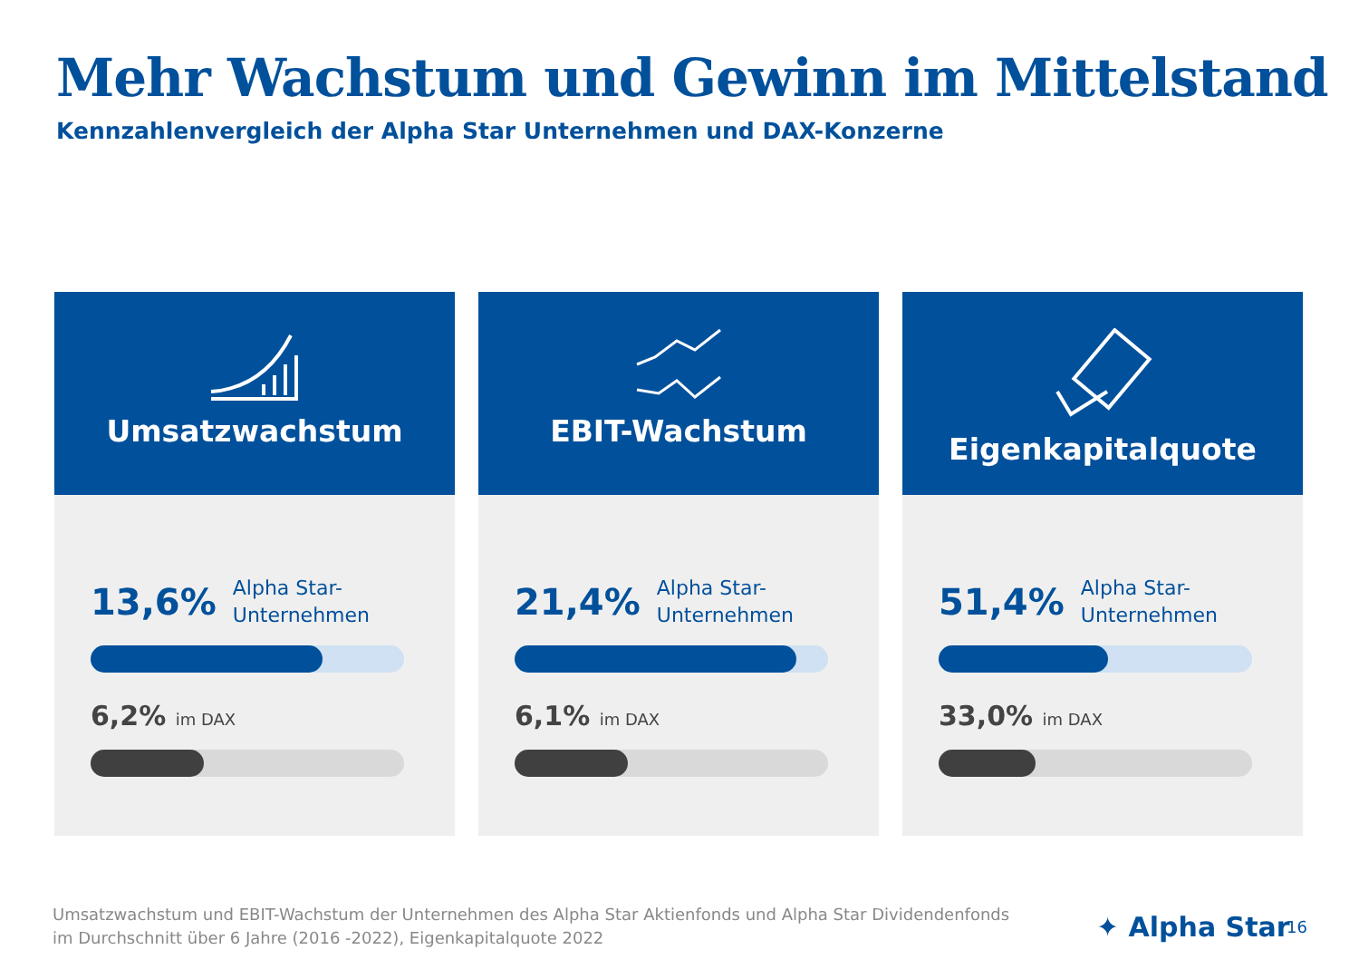Mehr Wachstum und Gewinn im Mittelstand
Kennzahlenvergleich der Alpha Star Unternehmen und DAX-Konzerne
Umsatzwachstum
13,6% Alpha Star-
Unternehmen
6,2% im DAX
EBIT-Wachstum
21,4% Alpha Star-
Unternehmen
6,1% im DAX
Eigenkapitalquote
51,4% Alpha Star-
Unternehmen
33,0% im DAX
Umsatzwachstum und EBIT-Wachstum der Unternehmen des Alpha Star Aktienfonds und Alpha Star Dividendenfonds
im Durchschnitt über 6 Jahre (2016 -2022), Eigenkapitalquote 2022
✦ Alpha Star 16